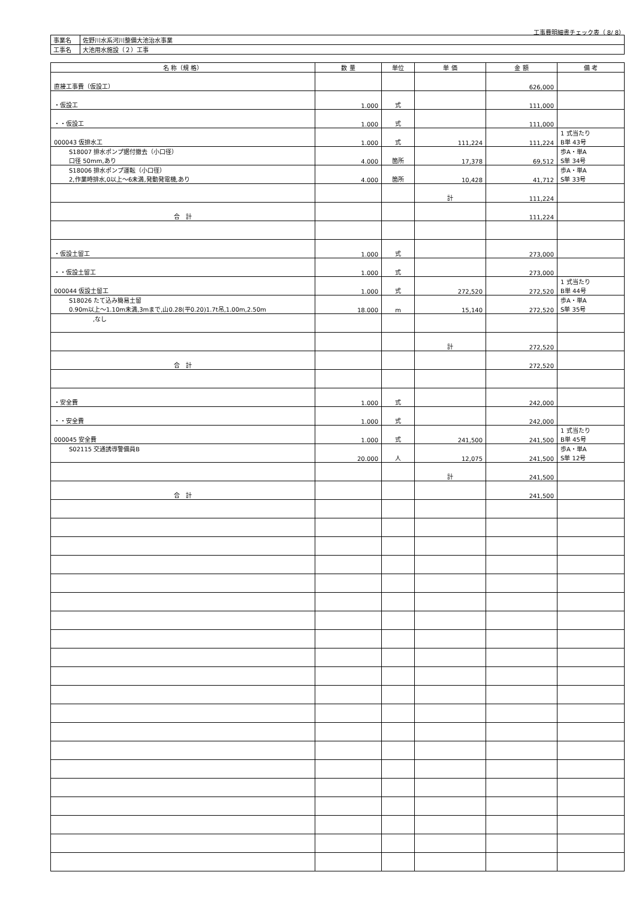工事費明細書チェック表（ 8/ 8）
| 事業名 | 佐野川水系河川整備大池治水事業 |
| 工事名 | 大池用水施設（２）工事 |
| 名 称（規 格） | 数 量 | 単位 | 単 価 | 金 額 | 備 考 |
| --- | --- | --- | --- | --- | --- |
| 直接工事費（仮設工） | | | | 626,000 | |
| ・仮設工 | 1.000 | 式 | | 111,000 | |
| ・・仮設工 | 1.000 | 式 | | 111,000 | |
| 000043 仮排水工 | 1.000 | 式 | 111,224 | 111,224 | 1 式当たり B単 43号 |
| S18007 排水ポンプ据付撤去（小口径） 口径 50mm,あり | 4.000 | 箇所 | 17,378 | 69,512 | 歩A・単A S単 34号 |
| S18006 排水ポンプ運転（小口径） 2,作業時排水,0以上～6未満,発動発電機,あり | 4.000 | 箇所 | 10,428 | 41,712 | 歩A・単A S単 33号 |
| | | | 計 | 111,224 | |
| 合 計 | | | | 111,224 | |
| ・仮設土留工 | 1.000 | 式 | | 273,000 | |
| ・・仮設土留工 | 1.000 | 式 | | 273,000 | |
| 000044 仮設土留工 | 1.000 | 式 | 272,520 | 272,520 | 1 式当たり B単 44号 |
| S18026 たて込み簡易土留 0.90m以上～1.10m未満,3mまで,山0.28(平0.20)1.7t吊,1.00m,2.50m | 18.000 | m | 15,140 | 272,520 | 歩A・単A S単 35号 |
| ,なし | | | | | |
| | | | 計 | 272,520 | |
| 合 計 | | | | 272,520 | |
| ・安全費 | 1.000 | 式 | | 242,000 | |
| ・・安全費 | 1.000 | 式 | | 242,000 | |
| 000045 安全費 | 1.000 | 式 | 241,500 | 241,500 | 1 式当たり B単 45号 |
| S02115 交通誘導警備員B | 20.000 | 人 | 12,075 | 241,500 | 歩A・単A S単 12号 |
| | | | 計 | 241,500 | |
| 合 計 | | | | 241,500 | |